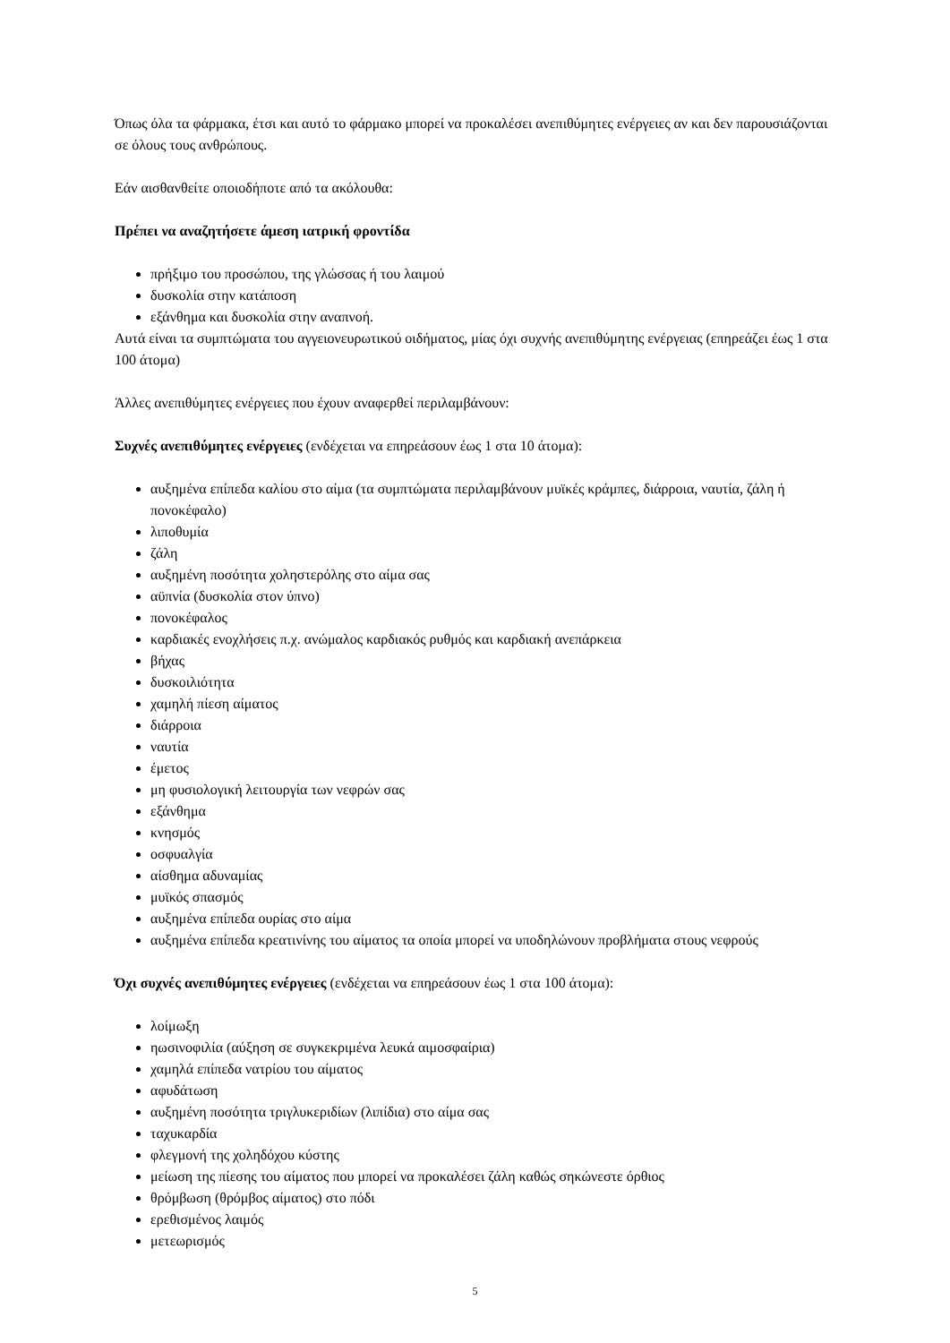Όπως όλα τα φάρμακα, έτσι και αυτό το φάρμακο μπορεί να προκαλέσει ανεπιθύμητες ενέργειες αν και δεν παρουσιάζονται σε όλους τους ανθρώπους.
Εάν αισθανθείτε οποιοδήποτε από τα ακόλουθα:
Πρέπει να αναζητήσετε άμεση ιατρική φροντίδα
πρήξιμο του προσώπου, της γλώσσας ή του λαιμού
δυσκολία στην κατάποση
εξάνθημα και δυσκολία στην αναπνοή.
Αυτά είναι τα συμπτώματα του αγγειονευρωτικού οιδήματος, μίας όχι συχνής ανεπιθύμητης ενέργειας (επηρεάζει έως 1 στα 100 άτομα)
Άλλες ανεπιθύμητες ενέργειες που έχουν αναφερθεί περιλαμβάνουν:
Συχνές ανεπιθύμητες ενέργειες (ενδέχεται να επηρεάσουν έως 1 στα 10 άτομα):
αυξημένα επίπεδα καλίου στο αίμα (τα συμπτώματα περιλαμβάνουν μυϊκές κράμπες, διάρροια, ναυτία, ζάλη ή πονοκέφαλο)
λιποθυμία
ζάλη
αυξημένη ποσότητα χοληστερόλης στο αίμα σας
αϋπνία (δυσκολία στον ύπνο)
πονοκέφαλος
καρδιακές ενοχλήσεις π.χ. ανώμαλος καρδιακός ρυθμός και καρδιακή ανεπάρκεια
βήχας
δυσκοιλιότητα
χαμηλή πίεση αίματος
διάρροια
ναυτία
έμετος
μη φυσιολογική λειτουργία των νεφρών σας
εξάνθημα
κνησμός
οσφυαλγία
αίσθημα αδυναμίας
μυϊκός σπασμός
αυξημένα επίπεδα ουρίας στο αίμα
αυξημένα επίπεδα κρεατινίνης του αίματος τα οποία μπορεί να υποδηλώνουν προβλήματα στους νεφρούς
Όχι συχνές ανεπιθύμητες ενέργειες (ενδέχεται να επηρεάσουν έως 1 στα 100 άτομα):
λοίμωξη
ηωσινοφιλία (αύξηση σε συγκεκριμένα λευκά αιμοσφαίρια)
χαμηλά επίπεδα νατρίου του αίματος
αφυδάτωση
αυξημένη ποσότητα τριγλυκεριδίων (λιπίδια) στο αίμα σας
ταχυκαρδία
φλεγμονή της χοληδόχου κύστης
μείωση της πίεσης του αίματος που μπορεί να προκαλέσει ζάλη καθώς σηκώνεστε όρθιος
θρόμβωση (θρόμβος αίματος) στο πόδι
ερεθισμένος λαιμός
μετεωρισμός
5